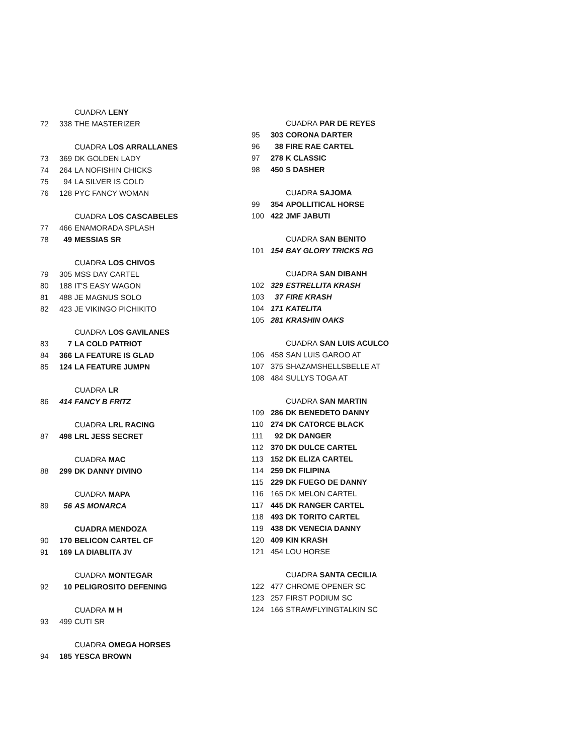CUADRA LENY
72 338 THE MASTERIZER
CUADRA LOS ARRALLANES
73 369 DK GOLDEN LADY
74 264 LA NOFISHIN CHICKS
75 94 LA SILVER IS COLD
76 128 PYC FANCY WOMAN
CUADRA LOS CASCABELES
77 466 ENAMORADA SPLASH
78 49 MESSIAS SR
CUADRA LOS CHIVOS
79 305 MSS DAY CARTEL
80 188 IT'S EASY WAGON
81 488 JE MAGNUS SOLO
82 423 JE VIKINGO PICHIKITO
CUADRA LOS GAVILANES
83 7 LA COLD PATRIOT
84 366 LA FEATURE IS GLAD
85 124 LA FEATURE JUMPN
CUADRA LR
86 414 FANCY B FRITZ
CUADRA LRL RACING
87 498 LRL JESS SECRET
CUADRA MAC
88 299 DK DANNY DIVINO
CUADRA MAPA
89 56 AS MONARCA
CUADRA MENDOZA
90 170 BELICON CARTEL CF
91 169 LA DIABLITA JV
CUADRA MONTEGAR
92 10 PELIGROSITO DEFENING
CUADRA M H
93 499 CUTI SR
CUADRA OMEGA HORSES
94 185 YESCA BROWN
CUADRA PAR DE REYES
95 303 CORONA DARTER
96 38 FIRE RAE CARTEL
97 278 K CLASSIC
98 450 S DASHER
CUADRA SAJOMA
99 354 APOLLITICAL HORSE
100 422 JMF JABUTI
CUADRA SAN BENITO
101 154 BAY GLORY TRICKS RG
CUADRA SAN DIBANH
102 329 ESTRELLITA KRASH
103 37 FIRE KRASH
104 171 KATELITA
105 281 KRASHIN OAKS
CUADRA SAN LUIS ACULCO
106 458 SAN LUIS GAROO AT
107 375 SHAZAMSHELLSBELLE AT
108 484 SULLYS TOGA AT
CUADRA SAN MARTIN
109 286 DK BENEDETO DANNY
110 274 DK CATORCE BLACK
111 92 DK DANGER
112 370 DK DULCE CARTEL
113 152 DK ELIZA CARTEL
114 259 DK FILIPINA
115 229 DK FUEGO DE DANNY
116 165 DK MELON CARTEL
117 445 DK RANGER CARTEL
118 493 DK TORITO CARTEL
119 438 DK VENECIA DANNY
120 409 KIN KRASH
121 454 LOU HORSE
CUADRA SANTA CECILIA
122 477 CHROME OPENER SC
123 257 FIRST PODIUM SC
124 166 STRAWFLYINGTALKIN SC